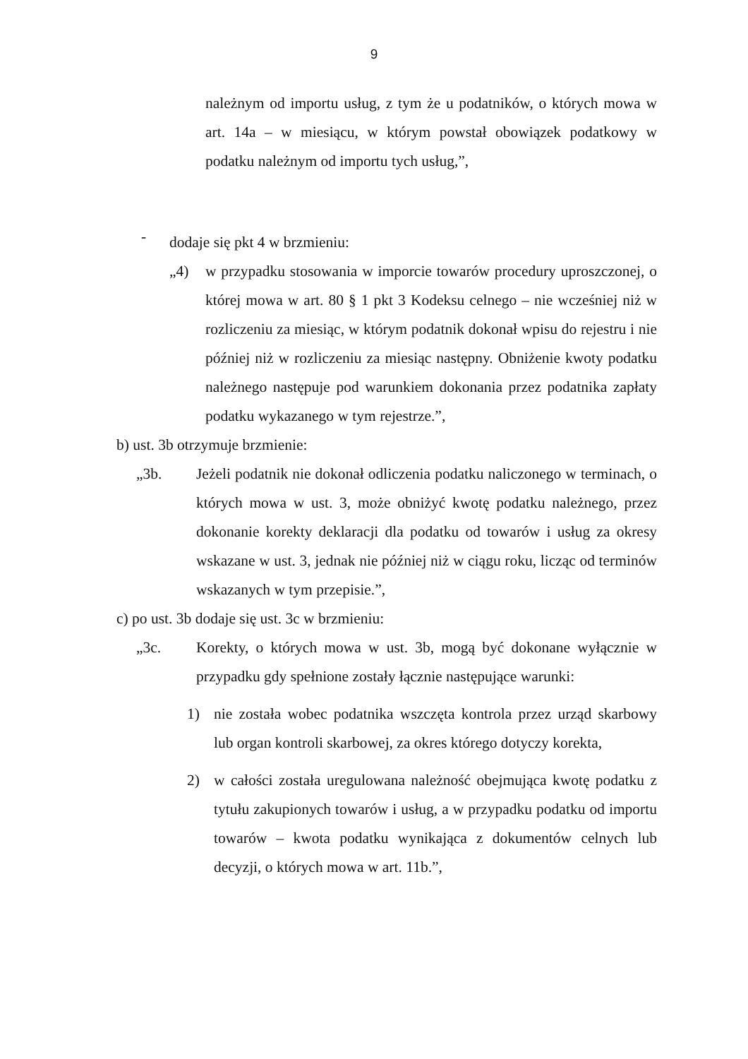9
należnym od importu usług, z tym że u podatników, o których mowa w art. 14a – w miesiącu, w którym powstał obowiązek podatkowy w podatku należnym od importu tych usług,”,
-
dodaje się pkt 4 w brzmieniu:
„4) w przypadku stosowania w imporcie towarów procedury uproszczonej, o której mowa w art. 80 § 1 pkt 3 Kodeksu celnego – nie wcześniej niż w rozliczeniu za miesiąc, w którym podatnik dokonał wpisu do rejestru i nie później niż w rozliczeniu za miesiąc następny. Obniżenie kwoty podatku należnego następuje pod warunkiem dokonania przez podatnika zapłaty podatku wykazanego w tym rejestrze.”,
b) ust. 3b otrzymuje brzmienie:
„3b. Jeżeli podatnik nie dokonał odliczenia podatku naliczonego w terminach, o których mowa w ust. 3, może obniżyć kwotę podatku należnego, przez dokonanie korekty deklaracji dla podatku od towarów i usług za okresy wskazane w ust. 3, jednak nie później niż w ciągu roku, licząc od terminów wskazanych w tym przepisie.”,
c) po ust. 3b dodaje się ust. 3c w brzmieniu:
„3c. Korekty, o których mowa w ust. 3b, mogą być dokonane wyłącznie w przypadku gdy spełnione zostały łącznie następujące warunki:
1) nie została wobec podatnika wszczęta kontrola przez urząd skarbowy lub organ kontroli skarbowej, za okres którego dotyczy korekta,
2) w całości została uregulowana należność obejmująca kwotę podatku z tytułu zakupionych towarów i usług, a w przypadku podatku od importu towarów – kwota podatku wynikająca z dokumentów celnych lub decyzji, o których mowa w art. 11b.”,